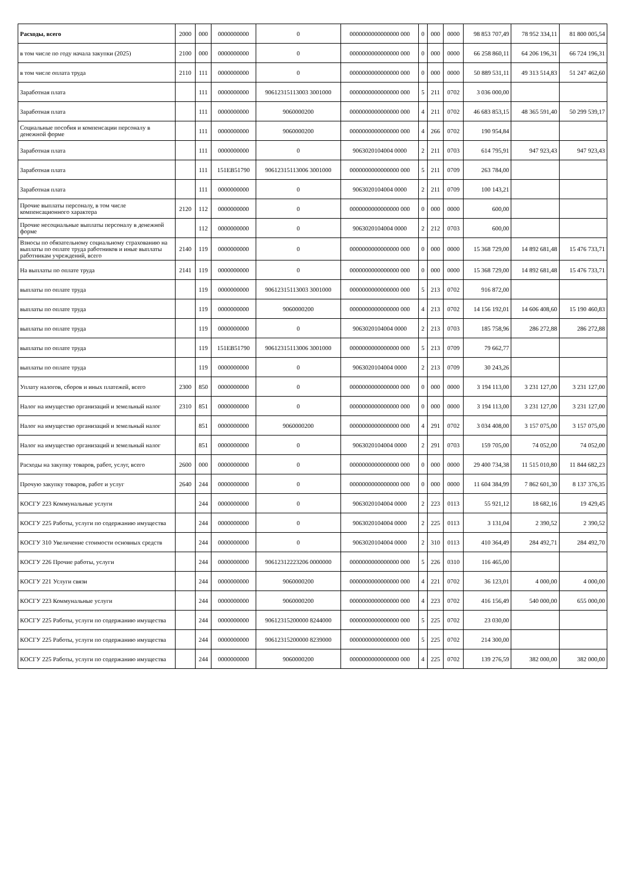| Расходы, всего | 2000 | 000 | 0000000000 | 0 | 0000000000000000 000 | 0 | 000 | 0000 | 98 853 707,49 | 78 952 334,11 | 81 800 005,54 |
| в том числе по году начала закупки (2025) | 2100 | 000 | 0000000000 | 0 | 0000000000000000 000 | 0 | 000 | 0000 | 66 258 860,11 | 64 206 196,31 | 66 724 196,31 |
| в том числе оплата труда | 2110 | 111 | 0000000000 | 0 | 0000000000000000 000 | 0 | 000 | 0000 | 50 889 531,11 | 49 313 514,83 | 51 247 462,60 |
| Заработная плата | | 111 | 0000000000 | 90612315113003 3001000 | 0000000000000000 000 | 5 | 211 | 0702 | 3 036 000,00 | | |
| Заработная плата | | 111 | 0000000000 | 9060000200 | 0000000000000000 000 | 4 | 211 | 0702 | 46 683 853,15 | 48 365 591,40 | 50 299 539,17 |
| Социальные пособия и компенсации персоналу в денежной форме | | 111 | 0000000000 | 9060000200 | 0000000000000000 000 | 4 | 266 | 0702 | 190 954,84 | | |
| Заработная плата | | 111 | 0000000000 | 0 | 9063020104004 0000 | 2 | 211 | 0703 | 614 795,91 | 947 923,43 | 947 923,43 |
| Заработная плата | | 111 | 151EB51790 | 90612315113006 3001000 | 0000000000000000 000 | 5 | 211 | 0709 | 263 784,00 | | |
| Заработная плата | | 111 | 0000000000 | 0 | 9063020104004 0000 | 2 | 211 | 0709 | 100 143,21 | | |
| Прочие выплаты персоналу, в том числе компенсационного характера | 2120 | 112 | 0000000000 | 0 | 0000000000000000 000 | 0 | 000 | 0000 | 600,00 | | |
| Прочие несоциальные выплаты персоналу в денежной форме | | 112 | 0000000000 | 0 | 9063020104004 0000 | 2 | 212 | 0703 | 600,00 | | |
| Взносы по обязательному социальному страхованию на выплаты по оплате труда работников и иные выплаты работникам учреждений, всего | 2140 | 119 | 0000000000 | 0 | 0000000000000000 000 | 0 | 000 | 0000 | 15 368 729,00 | 14 892 681,48 | 15 476 733,71 |
| На выплаты по оплате труда | 2141 | 119 | 0000000000 | 0 | 0000000000000000 000 | 0 | 000 | 0000 | 15 368 729,00 | 14 892 681,48 | 15 476 733,71 |
| выплаты по оплате труда | | 119 | 0000000000 | 90612315113003 3001000 | 0000000000000000 000 | 5 | 213 | 0702 | 916 872,00 | | |
| выплаты по оплате труда | | 119 | 0000000000 | 9060000200 | 0000000000000000 000 | 4 | 213 | 0702 | 14 156 192,01 | 14 606 408,60 | 15 190 460,83 |
| выплаты по оплате труда | | 119 | 0000000000 | 0 | 9063020104004 0000 | 2 | 213 | 0703 | 185 758,96 | 286 272,88 | 286 272,88 |
| выплаты по оплате труда | | 119 | 151EB51790 | 90612315113006 3001000 | 0000000000000000 000 | 5 | 213 | 0709 | 79 662,77 | | |
| выплаты по оплате труда | | 119 | 0000000000 | 0 | 9063020104004 0000 | 2 | 213 | 0709 | 30 243,26 | | |
| Уплату налогов, сборов и иных платежей, всего | 2300 | 850 | 0000000000 | 0 | 0000000000000000 000 | 0 | 000 | 0000 | 3 194 113,00 | 3 231 127,00 | 3 231 127,00 |
| Налог на имущество организаций и земельный налог | 2310 | 851 | 0000000000 | 0 | 0000000000000000 000 | 0 | 000 | 0000 | 3 194 113,00 | 3 231 127,00 | 3 231 127,00 |
| Налог на имущество организаций и земельный налог | | 851 | 0000000000 | 9060000200 | 0000000000000000 000 | 4 | 291 | 0702 | 3 034 408,00 | 3 157 075,00 | 3 157 075,00 |
| Налог на имущество организаций и земельный налог | | 851 | 0000000000 | 0 | 9063020104004 0000 | 2 | 291 | 0703 | 159 705,00 | 74 052,00 | 74 052,00 |
| Расходы на закупку товаров, работ, услуг, всего | 2600 | 000 | 0000000000 | 0 | 0000000000000000 000 | 0 | 000 | 0000 | 29 400 734,38 | 11 515 010,80 | 11 844 682,23 |
| Прочую закупку товаров, работ и услуг | 2640 | 244 | 0000000000 | 0 | 0000000000000000 000 | 0 | 000 | 0000 | 11 604 384,99 | 7 862 601,30 | 8 137 376,35 |
| КОСГУ 223 Коммунальные услуги | | 244 | 0000000000 | 0 | 9063020104004 0000 | 2 | 223 | 0113 | 55 921,12 | 18 682,16 | 19 429,45 |
| КОСГУ 225 Работы, услуги по содержанию имущества | | 244 | 0000000000 | 0 | 9063020104004 0000 | 2 | 225 | 0113 | 3 131,04 | 2 390,52 | 2 390,52 |
| КОСГУ 310 Увеличение стоимости основных средств | | 244 | 0000000000 | 0 | 9063020104004 0000 | 2 | 310 | 0113 | 410 364,49 | 284 492,71 | 284 492,70 |
| КОСГУ 226 Прочие работы, услуги | | 244 | 0000000000 | 90612312223206 0000000 | 0000000000000000 000 | 5 | 226 | 0310 | 116 465,00 | | |
| КОСГУ 221 Услуги связи | | 244 | 0000000000 | 9060000200 | 0000000000000000 000 | 4 | 221 | 0702 | 36 123,01 | 4 000,00 | 4 000,00 |
| КОСГУ 223 Коммунальные услуги | | 244 | 0000000000 | 9060000200 | 0000000000000000 000 | 4 | 223 | 0702 | 416 156,49 | 540 000,00 | 655 000,00 |
| КОСГУ 225 Работы, услуги по содержанию имущества | | 244 | 0000000000 | 90612315200000 8244000 | 0000000000000000 000 | 5 | 225 | 0702 | 23 030,00 | | |
| КОСГУ 225 Работы, услуги по содержанию имущества | | 244 | 0000000000 | 90612315200000 8239000 | 0000000000000000 000 | 5 | 225 | 0702 | 214 300,00 | | |
| КОСГУ 225 Работы, услуги по содержанию имущества | | 244 | 0000000000 | 9060000200 | 0000000000000000 000 | 4 | 225 | 0702 | 139 276,59 | 382 000,00 | 382 000,00 |